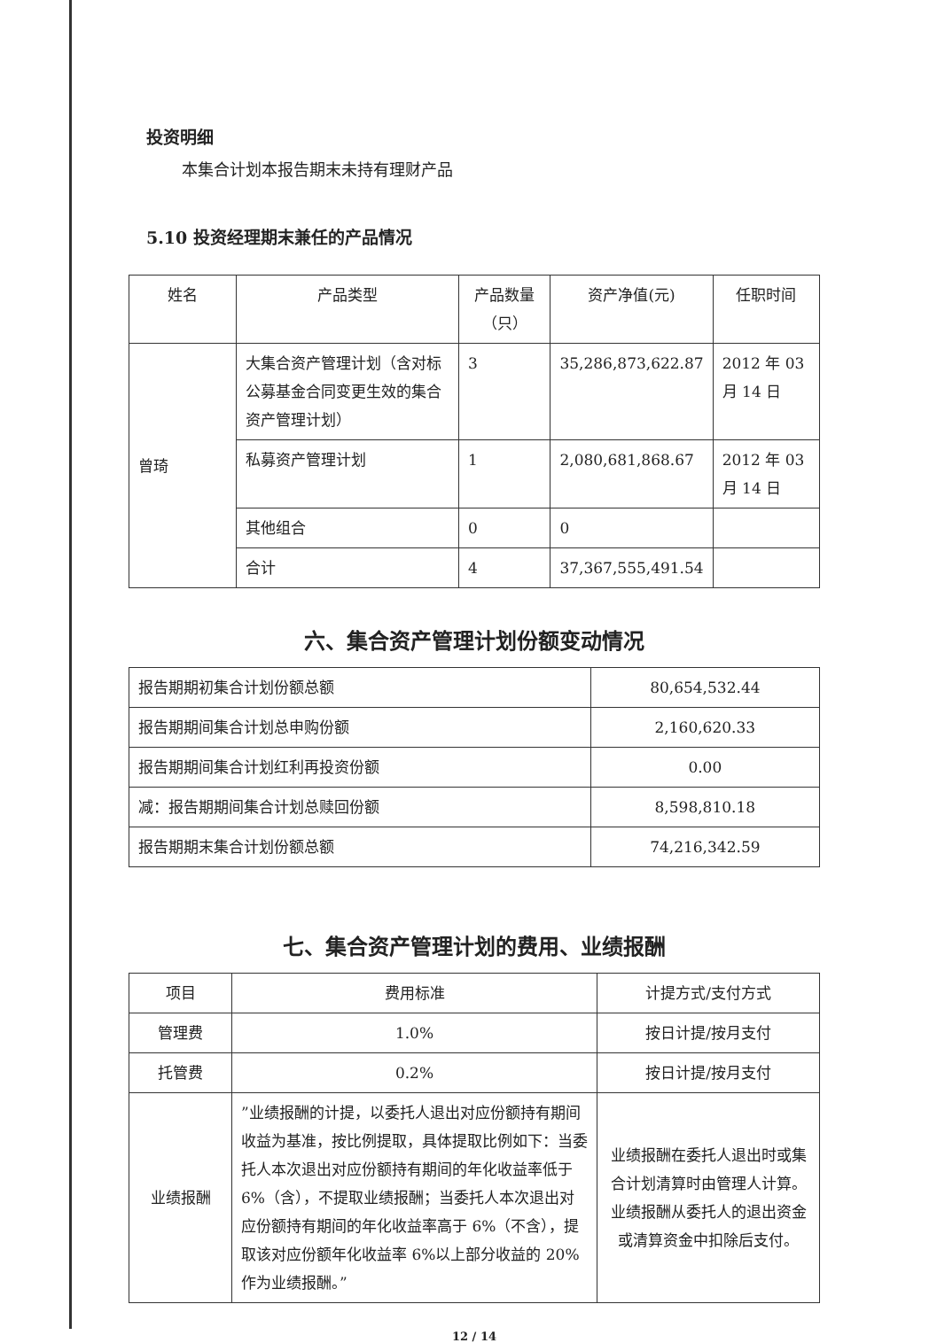投资明细
本集合计划本报告期末未持有理财产品
5.10 投资经理期末兼任的产品情况
| 姓名 | 产品类型 | 产品数量（只） | 资产净值(元) | 任职时间 |
| --- | --- | --- | --- | --- |
| 曾琦 | 大集合资产管理计划（含对标公募基金合同变更生效的集合资产管理计划） | 3 | 35,286,873,622.87 | 2012 年 03 月 14 日 |
| | 私募资产管理计划 | 1 | 2,080,681,868.67 | 2012 年 03 月 14 日 |
| | 其他组合 | 0 | 0 | |
| | 合计 | 4 | 37,367,555,491.54 | |
六、集合资产管理计划份额变动情况
| 报告期期初集合计划份额总额 | 80,654,532.44 |
| 报告期期间集合计划总申购份额 | 2,160,620.33 |
| 报告期期间集合计划红利再投资份额 | 0.00 |
| 减：报告期期间集合计划总赎回份额 | 8,598,810.18 |
| 报告期期末集合计划份额总额 | 74,216,342.59 |
七、集合资产管理计划的费用、业绩报酬
| 项目 | 费用标准 | 计提方式/支付方式 |
| --- | --- | --- |
| 管理费 | 1.0% | 按日计提/按月支付 |
| 托管费 | 0.2% | 按日计提/按月支付 |
| 业绩报酬 | ”业绩报酬的计提，以委托人退出对应份额持有期间收益为基准，按比例提取，具体提取比例如下：当委托人本次退出对应份额持有期间的年化收益率低于 6%（含），不提取业绩报酬；当委托人本次退出对应份额持有期间的年化收益率高于 6%（不含），提取该对应份额年化收益率 6%以上部分收益的 20%作为业绩报酬。” | 业绩报酬在委托人退出时或集合计划清算时由管理人计算。业绩报酬从委托人的退出资金或清算资金中扣除后支付。 |
12 / 14